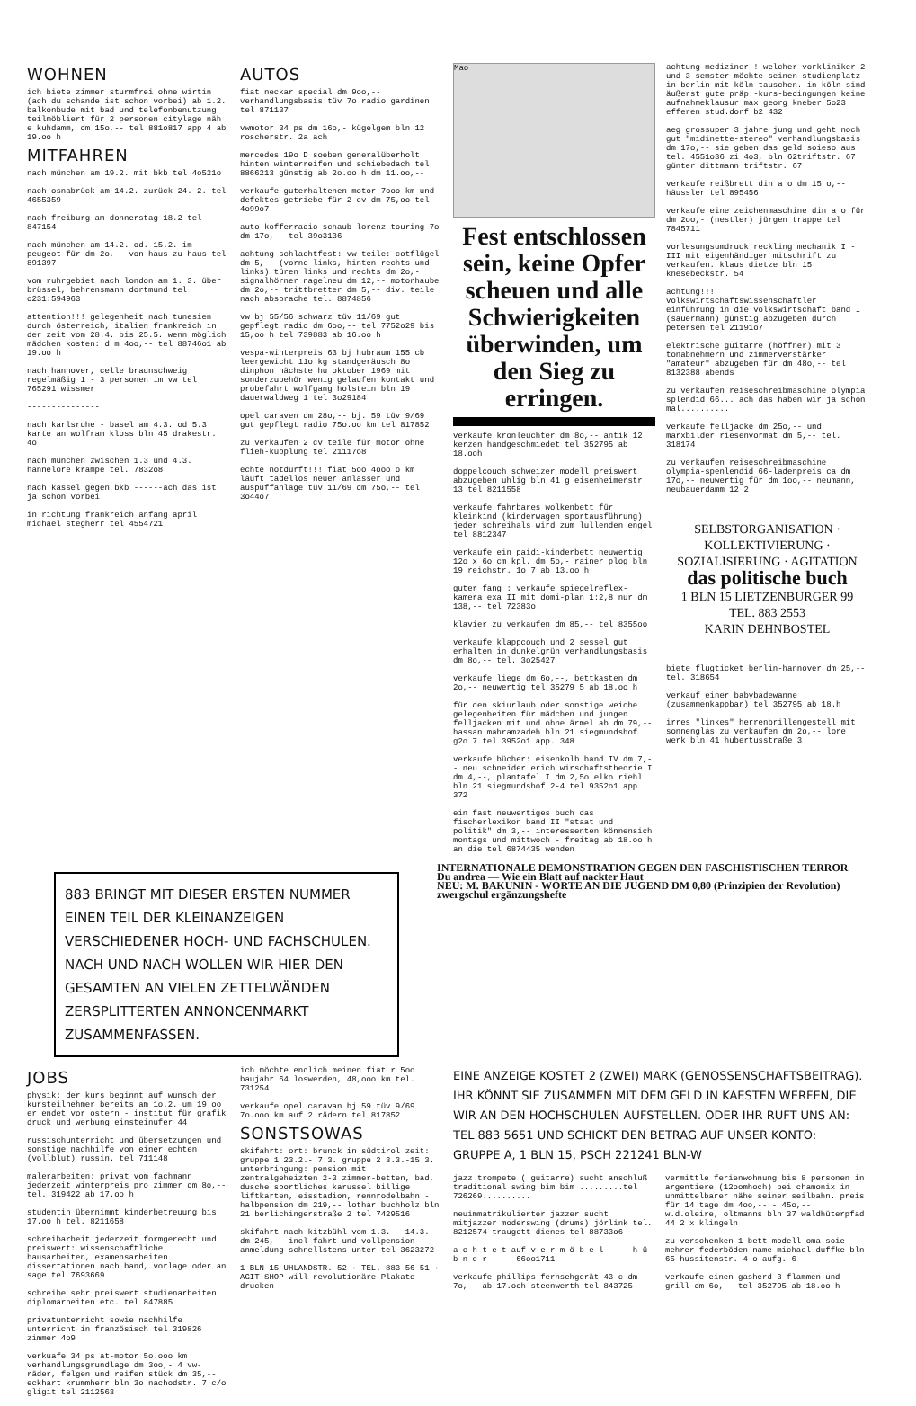WOHNEN
ich biete zimmer sturmfrei ohne wirtin (ach du schande ist schon vorbei) ab 1.2. balkonbude mit bad und telefonbenutzung teilmöbliert für 2 personen citylage näh e kuhdamm, dm 15o,-- tel 881o817 app 4 ab 19.oo h
MITFAHREN
nach münchen am 19.2. mit bkb tel 4o521o
nach osnabrück am 14.2. zurück 24. 2. tel 4655359
nach freiburg am donnerstag 18.2 tel 847154
nach münchen am 14.2. od. 15.2. im peugeot für dm 2o,-- von haus zu haus tel 891397
vom ruhrgebiet nach london am 1. 3. über brüssel, behrensmann dortmund tel o231:594963
attention!!! gelegenheit nach tunesien durch österreich, italien frankreich in der zeit vom 28.4. bis 25.5. wenn möglich mädchen kosten: d m 4oo,-- tel 88746o1 ab 19.oo h
nach hannover, celle braunschweig regelmäßig 1 - 3 personen im vw tel 765291 wissmer
---------------
nach karlsruhe - basel am 4.3. od 5.3. karte an wolfram kloss bln 45 drakestr. 4o
nach münchen zwischen 1.3 und 4.3. hannelore krampe tel. 7832o8
nach kassel gegen bkb ------ach das ist ja schon vorbei
in richtung frankreich anfang april michael stegherr tel 4554721
AUTOS
fiat neckar special dm 9oo,-- verhandlungsbasis tüv 7o radio gardinen tel 871137
vwmotor 34 ps dm 16o,- kügelgem bln 12 roscherstr. 2a ach
mercedes 19o D soeben generalüberholt hinten winterreifen und schiebedach tel 8866213 günstig ab 2o.oo h dm 11.oo,--
verkaufe guterhaltenen motor 7ooo km und defektes getriebe für 2 cv dm 75,oo tel 4o99o7
auto-kofferradio schaub-lorenz touring 7o dm 17o,-- tel 39o3136
achtung schlachtfest: vw teile: cotflügel dm 5,-- (vorne links, hinten rechts und links) türen links und rechts dm 2o,- signalhörner nagelneu dm 12,-- motorhaube dm 2o,-- trittbretter dm 5,-- div. teile nach absprache tel. 8874856
vw bj 55/56 schwarz tüv 11/69 gut gepflegt radio dm 6oo,-- tel 7752o29 bis 15,oo h tel 739883 ab 16.oo h
vespa-winterpreis 63 bj hubraum 155 cb leergewicht 11o kg standgeräusch 8o dinphon nächste hu oktober 1969 mit sonderzubehör wenig gelaufen kontakt und probefahrt wolfgang holstein bln 19 dauerwaldweg 1 tel 3o29184
opel caraven dm 28o,-- bj. 59 tüv 9/69 gut gepflegt radio 75o.oo km tel 817852
zu verkaufen 2 cv teile für motor ohne flieh-kupplung tel 21117o8
echte notdurft!!! fiat 5oo 4ooo o km läuft tadellos neuer anlasser und auspuffanlage tüv 11/69 dm 75o,-- tel 3o44o7
Mao
Fest entschlossen sein, keine Opfer scheuen und alle Schwierigkeiten überwinden, um den Sieg zu erringen.
verkaufe kronleuchter dm 8o,-- antik 12 kerzen handgeschmiedet tel 352795 ab 18.ooh
doppelcouch schweizer modell preiswert abzugeben uhlig bln 41 g eisenheimerstr. 13 tel 8211558
verkaufe fahrbares wolkenbett für kleinkind (kinderwagen sportausführung) jeder schreihals wird zum lullenden engel tel 8812347
verkaufe ein paidi-kinderbett neuwertig 12o x 6o cm kpl. dm 5o,- rainer plog bln 19 reichstr. 1o 7 ab 13.oo h
guter fang : verkaufe spiegelreflex-kamera exa II mit domi-plan 1:2,8 nur dm 138,-- tel 72383o
klavier zu verkaufen dm 85,-- tel 8355oo
verkaufe klappcouch und 2 sessel gut erhalten in dunkelgrün verhandlungsbasis dm 8o,-- tel. 3o25427
verkaufe liege dm 6o,--, bettkasten dm 2o,-- neuwertig tel 35279 5 ab 18.oo h
für den skiurlaub oder sonstige weiche gelegenheiten für mädchen und jungen felljacken mit und ohne ärmel ab dm 79,-- hassan mahramzadeh bln 21 siegmundshof g2o 7 tel 3952o1 app. 348
verkaufe bücher: eisenkolb band IV dm 7,-- neu schneider erich wirschaftstheorie I dm 4,--, plantafel I dm 2,5o elko riehl bln 21 siegmundshof 2-4 tel 9352o1 app 372
ein fast neuwertiges buch das fischerlexikon band II "staat und politik" dm 3,-- interessenten könnensich montags und mittwoch - freitag ab 18.oo h an die tel 6874435 wenden
achtung mediziner ! welcher vorkliniker 2 und 3 semster möchte seinen studienplatz in berlin mit köln tauschen. in köln sind äußerst gute präp.-kurs-bedingungen keine aufnahmeklausur max georg kneber 5o23 efferen stud.dorf b2 432
aeg grossuper 3 jahre jung und geht noch gut "midinette-stereo" verhandlungsbasis dm 17o,-- sie geben das geld soieso aus tel. 4551o36 zi 4o3, bln 62triftstr. 67 günter dittmann triftstr. 67
verkaufe reißbrett din a o dm 15 o,-- häussler tel 895456
verkaufe eine zeichenmaschine din a o für dm 2oo,- (nestler) jürgen trappe tel 7845711
vorlesungsumdruck reckling mechanik I - III mit eigenhändiger mitschrift zu verkaufen. klaus dietze bln 15 knesebeckstr. 54
achtung!!! volkswirtschaftswissenschaftler einführung in die volkswirtschaft band I (sauermann) günstig abzugeben durch petersen tel 21191o7
elektrische guitarre (höffner) mit 3 tonabnehmern und zimmerverstärker "amateur" abzugeben für dm 48o,-- tel 8132388 abends
zu verkaufen reiseschreibmaschine olympia splendid 66... ach das haben wir ja schon mal..........
verkaufe felljacke dm 25o,-- und marxbilder riesenvormat dm 5,-- tel. 318174
zu verkaufen reiseschreibmaschine olympia-spenlendid 66-ladenpreis ca dm 17o,-- neuwertig für dm 1oo,-- neumann, neubauerdamm 12 2
SELBSTORGANISATION · KOLLEKTIVIERUNG · SOZIALISIERUNG · AGITATION
das politische buch
1 BLN 15 LIETZENBURGER 99
TEL. 883 2553
KARIN DEHNBOSTEL
biete flugticket berlin-hannover dm 25,-- tel. 318654
verkauf einer babybadewanne (zusammenkappbar) tel 352795 ab 18.h
irres "linkes" herrenbrillengestell mit sonnenglas zu verkaufen dm 2o,-- lore werk bln 41 hubertusstraße 3
883 BRINGT MIT DIESER ERSTEN NUMMER EINEN TEIL DER KLEINANZEIGEN VERSCHIEDENER HOCH- UND FACHSCHULEN. NACH UND NACH WOLLEN WIR HIER DEN GESAMTEN AN VIELEN ZETTELWÄNDEN ZERSPLITTERTEN ANNONCENMARKT ZUSAMMENFASSEN.
INTERNATIONALE DEMONSTRATION GEGEN DEN FASCHISTISCHEN TERROR
Du andrea — Wie ein Blatt auf nackter Haut
NEU: M. BAKUNIN - WORTE AN DIE JUGEND DM 0,80 (Prinzipien der Revolution)
zwergschul ergänzungshefte
JOBS
physik: der kurs beginnt auf wunsch der kursteilnehmer bereits am 1o.2. um 19.oo er endet vor ostern - institut für grafik druck und werbung einsteinufer 44
russischunterricht und übersetzungen und sonstige nachhilfe von einer echten (vollblut) russin. tel 711148
malerarbeiten: privat vom fachmann jederzeit winterpreis pro zimmer dm 8o,-- tel. 319422 ab 17.oo h
studentin übernimmt kinderbetreuung bis 17.oo h tel. 8211658
schreibarbeit jederzeit formgerecht und preiswert: wissenschaftliche hausarbeiten, examensarbeiten dissertationen nach band, vorlage oder an sage tel 7693669
schreibe sehr preiswert studienarbeiten diplomarbeiten etc. tel 847885
privatunterricht sowie nachhilfe unterricht in französisch tel 319826 zimmer 4o9
verkuafe 34 ps at-motor 5o.ooo km verhandlungsgrundlage dm 3oo,- 4 vw-räder, felgen und reifen stück dm 35,-- eckhart krummherr bln 3o nachodstr. 7 c/o gligit tel 2112563
ich möchte endlich meinen fiat r 5oo baujahr 64 loswerden, 48,ooo km tel. 731254
verkaufe opel caravan bj 59 tüv 9/69 7o.ooo km auf 2 rädern tel 817852
SONSTSOWAS
skifahrt: ort: brunck in südtirol zeit: gruppe 1 23.2.- 7.3. gruppe 2 3.3.-15.3. unterbringung: pension mit zentralgeheizten 2-3 zimmer-betten, bad, dusche sportliches karussel billige liftkarten, eisstadion, rennrodelbahn - halbpension dm 219,-- lothar buchholz bln 21 berlichingerstraße 2 tel 7429516
skifahrt nach kitzbühl vom 1.3. - 14.3. dm 245,-- incl fahrt und vollpension - anmeldung schnellstens unter tel 3623272
1 BLN 15 UHLANDSTR. 52 · TEL. 883 56 51 · AGIT-SHOP will revolutionäre Plakate drucken
EINE ANZEIGE KOSTET 2 (ZWEI) MARK (GENOSSENSCHAFTSBEITRAG). IHR KÖNNT SIE ZUSAMMEN MIT DEM GELD IN KAESTEN WERFEN, DIE WIR AN DEN HOCHSCHULEN AUFSTELLEN. ODER IHR RUFT UNS AN: TEL 883 5651 UND SCHICKT DEN BETRAG AUF UNSER KONTO: GRUPPE A, 1 BLN 15, PSCH 221241 BLN-W
jazz trompete ( guitarre) sucht anschluß traditional swing bim bim .........tel 726269..........
neuimmatrikulierter jazzer sucht mitjazzer moderswing (drums) jörlink tel. 8212574 traugott dienes tel 88733o6
a c h t e t auf v e r m ö b e l ---- h ü b n e r ---- 66oo1711
verkaufe phillips fernsehgerät 43 c dm 7o,-- ab 17.ooh steenwerth tel 843725
vermittle ferienwohnung bis 8 personen in argentiere (12oomhoch) bei chamonix in unmittelbarer nähe seiner seilbahn. preis für 14 tage dm 4oo,-- - 45o,-- w.d.oleire, oltmanns bln 37 waldhüterpfad 44 2 x klingeln
zu verschenken 1 bett modell oma soie mehrer federböden name michael duffke bln 65 hussitenstr. 4 o aufg. 6
verkaufe einen gasherd 3 flammen und grill dm 6o,-- tel 352795 ab 18.oo h